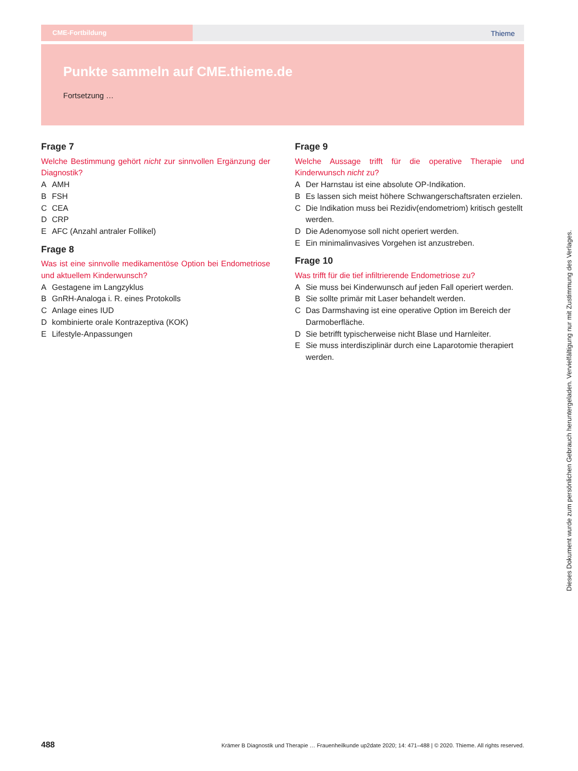CME-Fortbildung Thieme
Punkte sammeln auf CME.thieme.de
Fortsetzung …
Frage 7
Welche Bestimmung gehört nicht zur sinnvollen Ergänzung der Diagnostik?
A AMH
B FSH
C CEA
D CRP
E AFC (Anzahl antraler Follikel)
Frage 8
Was ist eine sinnvolle medikamentöse Option bei Endometriose und aktuellem Kinderwunsch?
A Gestagene im Langzyklus
B GnRH-Analoga i. R. eines Protokolls
C Anlage eines IUD
Dkombinierte orale Kontrazeptiva (KOK)
E Lifestyle-Anpassungen
Frage 9
Welche Aussage trifft für die operative Therapie und Kinderwunsch nicht zu?
A Der Harnstau ist eine absolute OP-Indikation.
B Es lassen sich meist höhere Schwangerschaftsraten erzielen.
C Die Indikation muss bei Rezidiv(endometriom) kritisch gestellt werden.
D Die Adenomyose soll nicht operiert werden.
E Ein minimalinvasives Vorgehen ist anzustreben.
Frage 10
Was trifft für die tief infiltrierende Endometriose zu?
A Sie muss bei Kinderwunsch auf jeden Fall operiert werden.
B Sie sollte primär mit Laser behandelt werden.
C Das Darmshaving ist eine operative Option im Bereich der Darmoberfläche.
D Sie betrifft typischerweise nicht Blase und Harnleiter.
E Sie muss interdisziplinär durch eine Laparotomie therapiert werden.
Dieses Dokument wurde zum persönlichen Gebrauch heruntergeladen. Vervielfältigung nur mit Zustimmung des Verlages.
488 Krämer B Diagnostik und Therapie … Frauenheilkunde up2date 2020; 14: 471–488 | © 2020. Thieme. All rights reserved.